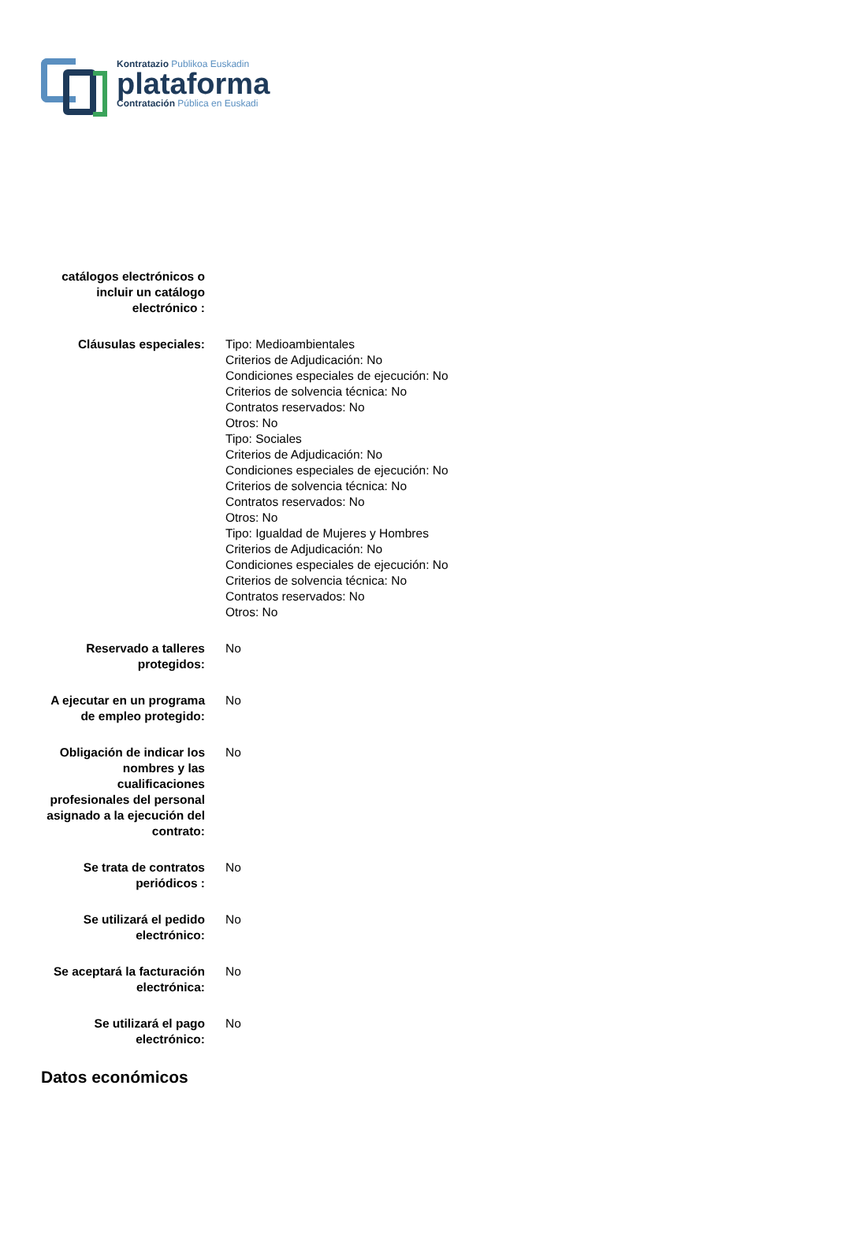Kontratazio Publikoa Euskadin
plataforma
Contratación Pública en Euskadi
| catálogos electrónicos o incluir un catálogo electrónico : | |
| Cláusulas especiales: | Tipo: Medioambientales Criterios de Adjudicación: No Condiciones especiales de ejecución: No Criterios de solvencia técnica: No Contratos reservados: No Otros: No Tipo: Sociales Criterios de Adjudicación: No Condiciones especiales de ejecución: No Criterios de solvencia técnica: No Contratos reservados: No Otros: No Tipo: Igualdad de Mujeres y Hombres Criterios de Adjudicación: No Condiciones especiales de ejecución: No Criterios de solvencia técnica: No Contratos reservados: No Otros: No |
| Reservado a talleres protegidos: | No |
| A ejecutar en un programa de empleo protegido: | No |
| Obligación de indicar los nombres y las cualificaciones profesionales del personal asignado a la ejecución del contrato: | No |
| Se trata de contratos periódicos : | No |
| Se utilizará el pedido electrónico: | No |
| Se aceptará la facturación electrónica: | No |
| Se utilizará el pago electrónico: | No |
Datos económicos